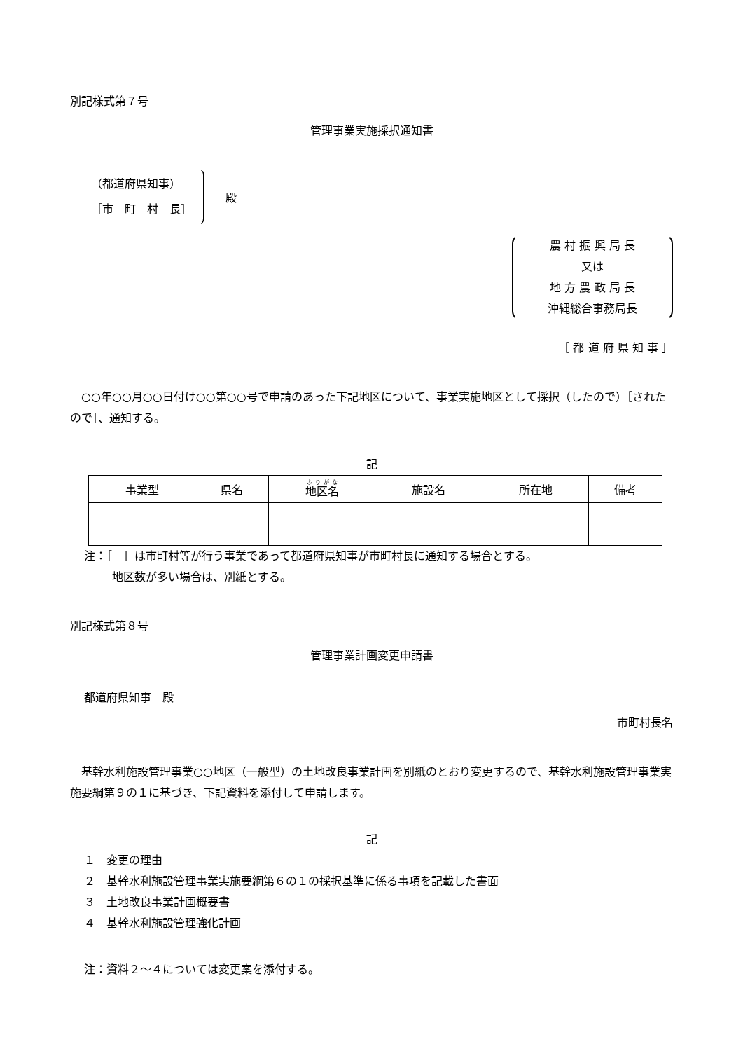別記様式第７号
管理事業実施採択通知書
（都道府県知事）
［市　町　村　長］
殿
農 村 振 興 局 長
又は
地 方 農 政 局 長
沖縄総合事務局長
［ 都 道 府 県 知 事 ］
○○年○○月○○日付け○○第○○号で申請のあった下記地区について、事業実施地区として採択（したので）［されたので］、通知する。
記
| 事業型 | 県名 | 地区名 | 施設名 | 所在地 | 備考 |
| --- | --- | --- | --- | --- | --- |
注：［　］は市町村等が行う事業であって都道府県知事が市町村長に通知する場合とする。
地区数が多い場合は、別紙とする。
別記様式第８号
管理事業計画変更申請書
都道府県知事　殿
市町村長名
基幹水利施設管理事業○○地区（一般型）の土地改良事業計画を別紙のとおり変更するので、基幹水利施設管理事業実施要綱第９の１に基づき、下記資料を添付して申請します。
記
１　変更の理由
２　基幹水利施設管理事業実施要綱第６の１の採択基準に係る事項を記載した書面
３　土地改良事業計画概要書
４　基幹水利施設管理強化計画
注：資料２～４については変更案を添付する。